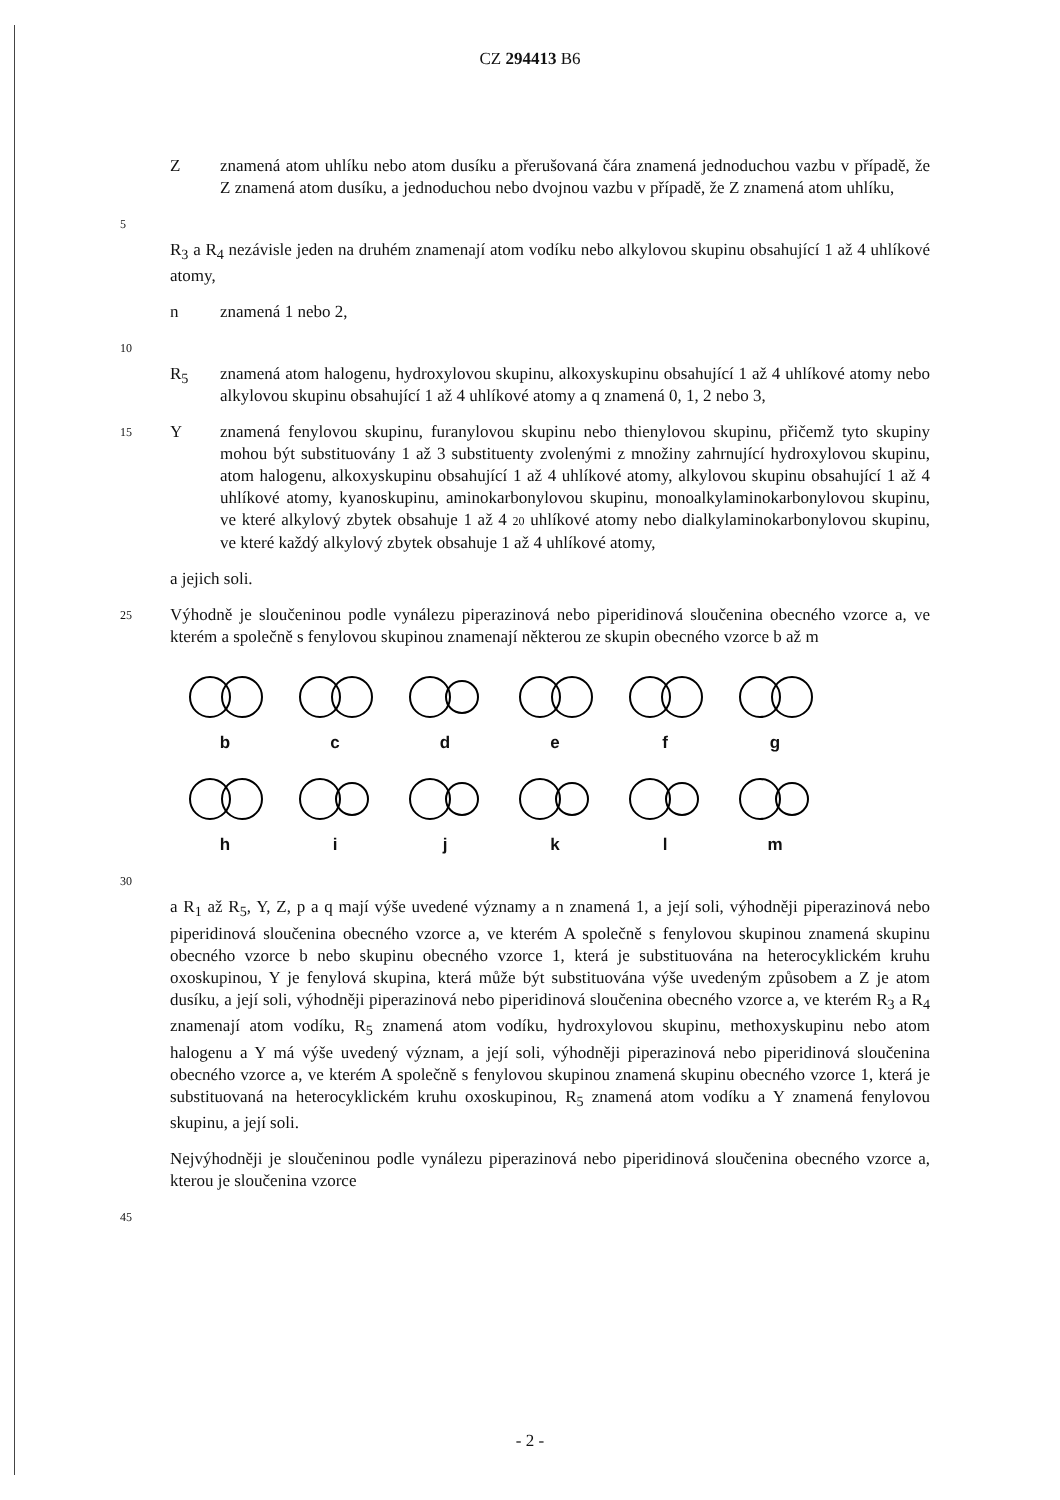CZ 294413 B6
Z znamená atom uhlíku nebo atom dusíku a přerušovaná čára znamená jednoduchou vazbu v případě, že Z znamená atom dusíku, a jednoduchou nebo dvojnou vazbu v případě, že Z znamená atom uhlíku,
5
R<sub>3</sub> a R<sub>4</sub> nezávisle jeden na druhém znamenají atom vodíku nebo alkylovou skupinu obsahující 1 až 4 uhlíkové atomy,
n znamená 1 nebo 2,
10
R<sub>5</sub> znamená atom halogenu, hydroxylovou skupinu, alkoxyskupinu obsahující 1 až 4 uhlíkové atomy nebo alkylovou skupinu obsahující 1 až 4 uhlíkové atomy a q znamená 0, 1, 2 nebo 3,
15
Y znamená fenylovou skupinu, furanylovou skupinu nebo thienylovou skupinu, přičemž tyto skupiny mohou být substituovány 1 až 3 substituenty zvolenými z množiny zahrnující hydroxylovou skupinu, atom halogenu, alkoxyskupinu obsahující 1 až 4 uhlíkové atomy, alkylovou skupinu obsahující 1 až 4 uhlíkové atomy, kyanoskupinu, aminokarbonylovou skupinu, monoalkylaminokarbonylovou skupinu, ve které alkylový zbytek obsahuje 1 až 4 20 uhlíkové atomy nebo dialkylaminokarbonylovou skupinu, ve které každý alkylový zbytek obsahuje 1 až 4 uhlíkové atomy,
a jejich soli.
25
Výhodně je sloučeninou podle vynálezu piperazinová nebo piperidinová sloučenina obecného vzorce a, ve kterém a společně s fenylovou skupinou znamenají některou ze skupin obecného vzorce b až m
b
c
d
e
f
g
h
i
j
k
l
m
30
a R<sub>1</sub> až R<sub>5</sub>, Y, Z, p a q mají výše uvedené významy a n znamená 1, a její soli, výhodněji piperazinová nebo piperidinová sloučenina obecného vzorce a, ve kterém A společně s fenylovou skupinou znamená skupinu obecného vzorce b nebo skupinu obecného vzorce 1, která je substituována na heterocyklickém kruhu oxoskupinou, Y je fenylová skupina, která může být substituována výše uvedeným způsobem a Z je atom dusíku, a její soli, výhodněji piperazinová nebo piperidinová sloučenina obecného vzorce a, ve kterém R<sub>3</sub> a R<sub>4</sub> znamenají atom vodíku, R<sub>5</sub> znamená atom vodíku, hydroxylovou skupinu, methoxyskupinu nebo atom halogenu a Y má výše uvedený význam, a její soli, výhodněji piperazinová nebo piperidinová sloučenina obecného vzorce a, ve kterém A společně s fenylovou skupinou znamená skupinu obecného vzorce 1, která je substituovaná na heterocyklickém kruhu oxoskupinou, R<sub>5</sub> znamená atom vodíku a Y znamená fenylovou skupinu, a její soli.
Nejvýhodněji je sloučeninou podle vynálezu piperazinová nebo piperidinová sloučenina obecného vzorce a, kterou je sloučenina vzorce
45
- 2 -